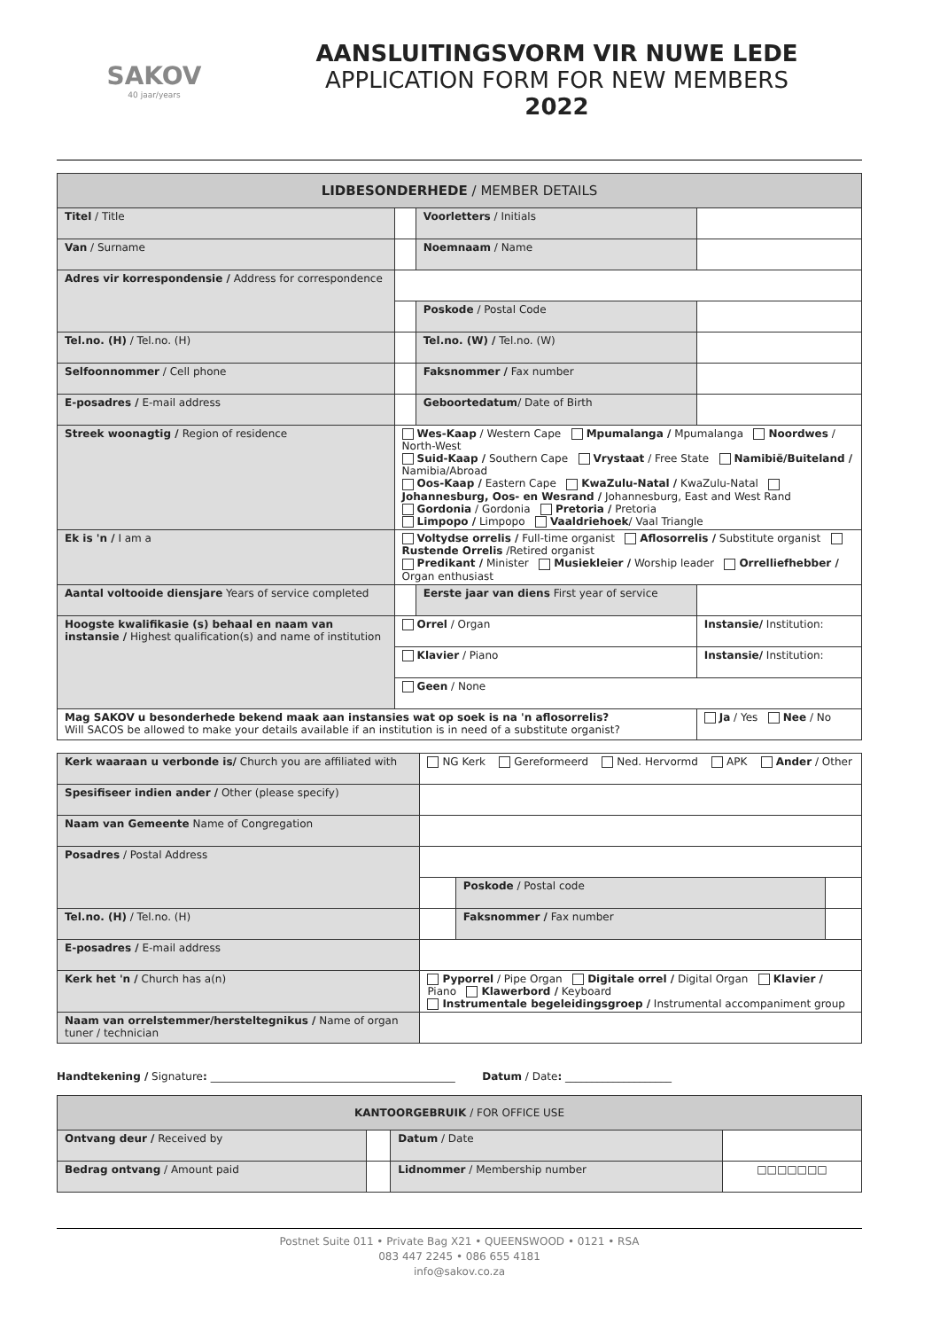SAKOV
40 jaar/years
AANSLUITINGSVORM VIR NUWE LEDE
APPLICATION FORM FOR NEW MEMBERS
2022
| LIDBESONDERHEDE / MEMBER DETAILS | | | |
| --- | --- | --- | --- |
| Titel / Title | | Voorletters / Initials | |
| Van / Surname | | Noemnaam / Name | |
| Adres vir korrespondensie / Address for correspondence | | | |
| | | Poskode / Postal Code | |
| Tel.no. (H) / Tel.no. (H) | | Tel.no. (W) / Tel.no. (W) | |
| Selfoonnommer / Cell phone | | Faksnommer / Fax number | |
| E-posadres / E-mail address | | Geboortedatum / Date of Birth | |
| Streek woonagtig / Region of residence | Wes-Kaap / Western Cape Mpumalanga / Mpumalanga Noordwes / North-West Suid-Kaap / Southern Cape Vrystaat / Free State Namibië/Buiteland / Namibia/Abroad Oos-Kaap / Eastern Cape KwaZulu-Natal / KwaZulu-Natal Johannesburg, Oos- en Wesrand / Johannesburg, East and West Rand Gordonia / Gordonia Pretoria / Pretoria Limpopo / Limpopo Vaaldriehoek / Vaal Triangle | | |
| Ek is 'n / I am a | Voltydse orrelis / Full-time organist Aflosorrelis / Substitute organist Rustende Orrelis /Retired organist Predikant / Minister Musiekleier / Worship leader Orrelliefhebber / Organ enthusiast | | |
| Aantal voltooide diensjare Years of service completed | | Eerste jaar van diens First year of service | |
| Hoogste kwalifikasie (s) behaal en naam van instansie / Highest qualification(s) and name of institution | Orrel / Organ | | Instansie/ Institution: |
| | Klavier / Piano | | Instansie/ Institution: |
| | Geen / None | | |
| Mag SAKOV u besonderhede bekend maak aan instansies wat op soek is na 'n aflosorrelis? Will SACOS be allowed to make your details available if an institution is in need of a substitute organist? | | | Ja / Yes Nee / No |
| Kerk waaraan u verbonde is/ Church you are affiliated with | NG Kerk Gereformeerd Ned. Hervormd APK Ander / Other | | |
| Spesifiseer indien ander / Other (please specify) | | | |
| Naam van Gemeente Name of Congregation | | | |
| Posadres / Postal Address | | | |
| | | Poskode / Postal code | |
| Tel.no. (H) / Tel.no. (H) | | Faksnommer / Fax number | |
| E-posadres / E-mail address | | | |
| Kerk het 'n / Church has a(n) | Pyporrel / Pipe Organ Digitale orrel / Digital Organ Klavier / Piano Klawerbord / Keyboard Instrumentale begeleidingsgroep / Instrumental accompaniment group | | |
| Naam van orrelstemmer/hersteltegnikus / Name of organ tuner / technician | | | |
Handtekening / Signature: ______________________________________________ Datum / Date: ____________________
| KANTOORGEBRUIK / FOR OFFICE USE | | | |
| --- | --- | --- | --- |
| Ontvang deur / Received by | | Datum / Date | |
| Bedrag ontvang / Amount paid | | Lidnommer / Membership number | □□□□□□□ |
Postnet Suite 011 • Private Bag X21 • QUEENSWOOD • 0121 • RSA
083 447 2245 • 086 655 4181
info@sakov.co.za